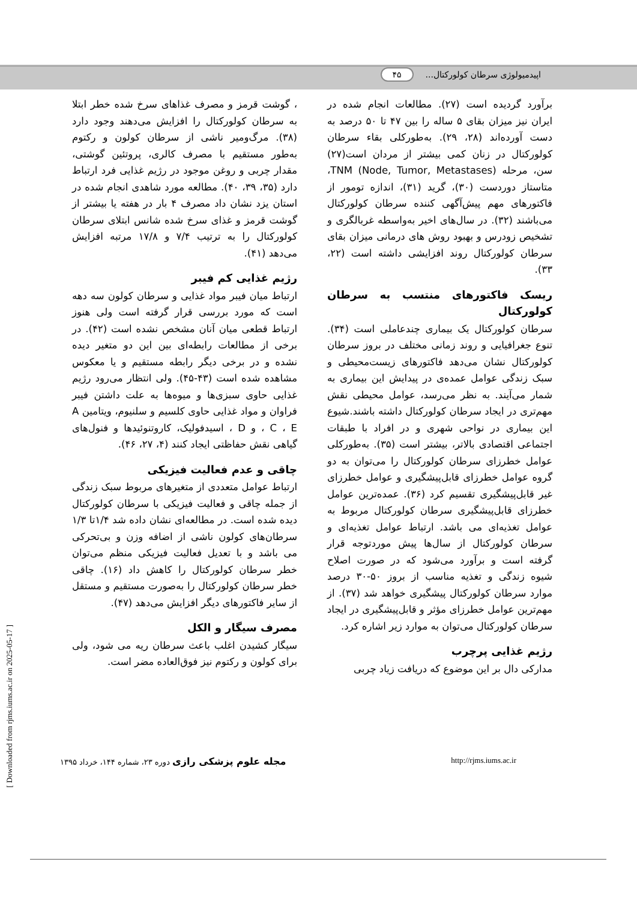اپیدمیولوژی سرطان کولورکتال... ۴۵
برآورد گردیده است (۲۷). مطالعات انجام شده در ایران نیز میزان بقای ۵ ساله را بین ۴۷ تا ۵۰ درصد به دست آورده‌اند (۲۸، ۲۹). به‌طورکلی بقاء سرطان کولورکتال در زنان کمی بیشتر از مردان است(۲۷) سن، مرحله TNM (Node, Tumor, Metastases)، متاستاز دوردست (۳۰)، گرید (۳۱)، اندازه تومور از فاکتورهای مهم پیش‌آگهی کننده سرطان کولورکتال می‌باشند (۳۲). در سال‌های اخیر به‌واسطه غربالگری و تشخیص زودرس و بهبود روش های درمانی میزان بقای سرطان کولورکتال روند افزایشی داشته است (۲۲، ۳۳).
ریسک فاکتورهای منتسب به سرطان کولورکتال
سرطان کولورکتال یک بیماری چندعاملی است (۳۴). تنوع جغرافیایی و روند زمانی مختلف در بروز سرطان کولورکتال نشان می‌دهد فاکتورهای زیست‌محیطی و سبک زندگی عوامل عمده‌ی در پیدایش این بیماری به شمار می‌آیند. به نظر می‌رسد، عوامل محیطی نقش مهم‌تری در ایجاد سرطان کولورکتال داشته باشند.شیوع این بیماری در نواحی شهری و در افراد با طبقات اجتماعی اقتصادی بالاتر، بیشتر است (۳۵). به‌طورکلی عوامل خطرزای سرطان کولورکتال را می‌توان به دو گروه عوامل خطرزای قابل‌پیشگیری و عوامل خطرزای غیر قابل‌پیشگیری تقسیم کرد (۳۶). عمده‌ترین عوامل خطرزای قابل‌پیشگیری سرطان کولورکتال مربوط به عوامل تغذیه‌ای می باشد. ارتباط عوامل تغذیه‌ای و سرطان کولورکتال از سال‌ها پیش موردتوجه قرار گرفته است و برآورد می‌شود که در صورت اصلاح شیوه زندگی و تغذیه مناسب از بروز ۵۰-۳۰ درصد موارد سرطان کولورکتال پیشگیری خواهد شد (۳۷). از مهم‌ترین عوامل خطرزای مؤثر و قابل‌پیشگیری در ایجاد سرطان کولورکتال می‌توان به موارد زیر اشاره کرد.
رژیم غذایی پرچرب
مدارکی دال بر این موضوع که دریافت زیاد چربی
، گوشت قرمز و مصرف غذاهای سرخ شده خطر ابتلا به سرطان کولورکتال را افزایش می‌دهند وجود دارد (۳۸). مرگ‌ومیر ناشی از سرطان کولون و رکتوم به‌طور مستقیم با مصرف کالری، پروتئین گوشتی، مقدار چربی و روغن موجود در رژیم غذایی فرد ارتباط دارد (۳۵، ۳۹، ۴۰). مطالعه مورد شاهدی انجام شده در استان یزد نشان داد مصرف ۴ بار در هفته یا بیشتر از گوشت قرمز و غذای سرخ شده شانس ابتلای سرطان کولورکتال را به ترتیب ۷/۴ و ۱۷/۸ مرتبه افزایش می‌دهد (۴۱).
رژیم غذایی کم فیبر
ارتباط میان فیبر مواد غذایی و سرطان کولون سه دهه است که مورد بررسی قرار گرفته است ولی هنوز ارتباط قطعی میان آنان مشخص نشده است (۴۲). در برخی از مطالعات رابطه‌ای بین این دو متغیر دیده نشده و در برخی دیگر رابطه مستقیم و یا معکوس مشاهده شده است (۴۳-۴۵). ولی انتظار می‌رود رژیم غذایی حاوی سبزی‌ها و میوه‌ها به علت داشتن فیبر فراوان و مواد غذایی حاوی کلسیم و سلنیوم، ویتامین A ، C ، E و D ، اسیدفولیک، کاروتنوئیدها و فنول‌های گیاهی نقش حفاظتی ایجاد کنند (۴، ۲۷، ۴۶).
چاقی و عدم فعالیت فیزیکی
ارتباط عوامل متعددی از متغیرهای مربوط سبک زندگی از جمله چاقی و فعالیت فیزیکی با سرطان کولورکتال دیده شده است. در مطالعه‌ای نشان داده شد ۱/۴تا ۱/۳ سرطان‌های کولون ناشی از اضافه وزن و بی‌تحرکی می باشد و با تعدیل فعالیت فیزیکی منظم می‌توان خطر سرطان کولورکتال را کاهش داد (۱۶). چاقی خطر سرطان کولورکتال را به‌صورت مستقیم و مستقل از سایر فاکتورهای دیگر افزایش می‌دهد (۴۷).
مصرف سیگار و الکل
سیگار کشیدن اغلب باعث سرطان ریه می شود، ولی برای کولون و رکتوم نیز فوق‌العاده مضر است.
مجله علوم پزشکی رازی دوره ۲۳، شماره ۱۴۴، خرداد ۱۳۹۵ http://rjms.iums.ac.ir
[ Downloaded from rjms.iums.ac.ir on 2025-05-17 ]